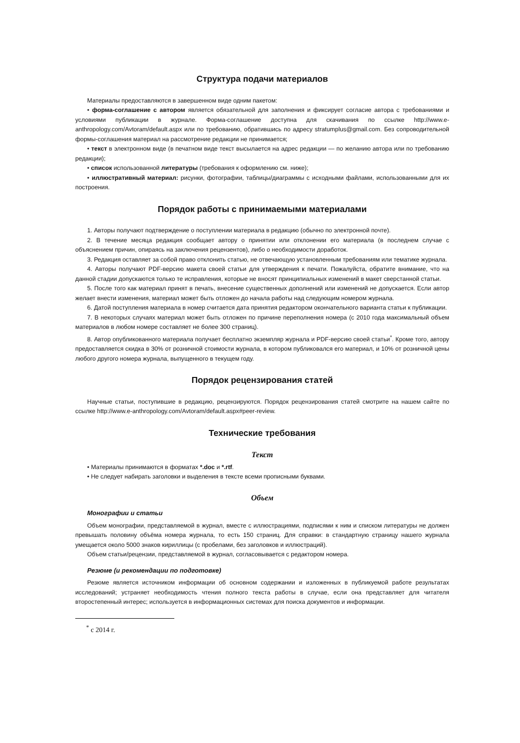Структура подачи материалов
Материалы предоставляются в завершенном виде одним пакетом:
• форма-соглашение с автором является обязательной для заполнения и фиксирует согласие автора с требованиями и условиями публикации в журнале. Форма-соглашение доступна для скачивания по ссылке http://www.e-anthropology.com/Avtoram/default.aspx или по требованию, обратившись по адресу stratumplus@gmail.com. Без сопроводительной формы-соглашения материал на рассмотрение редакции не принимается;
• текст в электронном виде (в печатном виде текст высылается на адрес редакции — по желанию автора или по требованию редакции);
• список использованной литературы (требования к оформлению см. ниже);
• иллюстративный материал: рисунки, фотографии, таблицы/диаграммы с исходными файлами, использованными для их построения.
Порядок работы с принимаемыми материалами
1. Авторы получают подтверждение о поступлении материала в редакцию (обычно по электронной почте).
2. В течение месяца редакция сообщает автору о принятии или отклонении его материала (в последнем случае с объяснением причин, опираясь на заключения рецензентов), либо о необходимости доработок.
3. Редакция оставляет за собой право отклонить статью, не отвечающую установленным требованиям или тематике журнала.
4. Авторы получают PDF-версию макета своей статьи для утверждения к печати. Пожалуйста, обратите внимание, что на данной стадии допускаются только те исправления, которые не вносят принципиальных изменений в макет сверстанной статьи.
5. После того как материал принят в печать, внесение существенных дополнений или изменений не допускается. Если автор желает внести изменения, материал может быть отложен до начала работы над следующим номером журнала.
6. Датой поступления материала в номер считается дата принятия редактором окончательного варианта статьи к публикации.
7. В некоторых случаях материал может быть отложен по причине переполнения номера (с 2010 года максимальный объем материалов в любом номере составляет не более 300 страниц).
8. Автор опубликованного материала получает бесплатно экземпляр журнала и PDF-версию своей статьи<sup>*</sup>. Кроме того, автору предоставляется скидка в 30% от розничной стоимости журнала, в котором публиковался его материал, и 10% от розничной цены любого другого номера журнала, выпущенного в текущем году.
Порядок рецензирования статей
Научные статьи, поступившие в редакцию, рецензируются. Порядок рецензирования статей смотрите на нашем сайте по ссылке http://www.e-anthropology.com/Avtoram/default.aspx#peer-review.
Технические требования
Текст
• Материалы принимаются в форматах *.doc и *.rtf.
• Не следует набирать заголовки и выделения в тексте всеми прописными буквами.
Объем
Монографии и статьи
Объем монографии, представляемой в журнал, вместе с иллюстрациями, подписями к ним и списком литературы не должен превышать половину объёма номера журнала, то есть 150 страниц. Для справки: в стандартную страницу нашего журнала умещается около 5000 знаков кириллицы (с пробелами, без заголовков и иллюстраций).
Объем статьи/рецензии, представляемой в журнал, согласовывается с редактором номера.
Резюме (и рекомендации по подготовке)
Резюме является источником информации об основном содержании и изложенных в публикуемой работе результатах исследований; устраняет необходимость чтения полного текста работы в случае, если она представляет для читателя второстепенный интерес; используется в информационных системах для поиска документов и информации.
<sup>*</sup> с 2014 г.